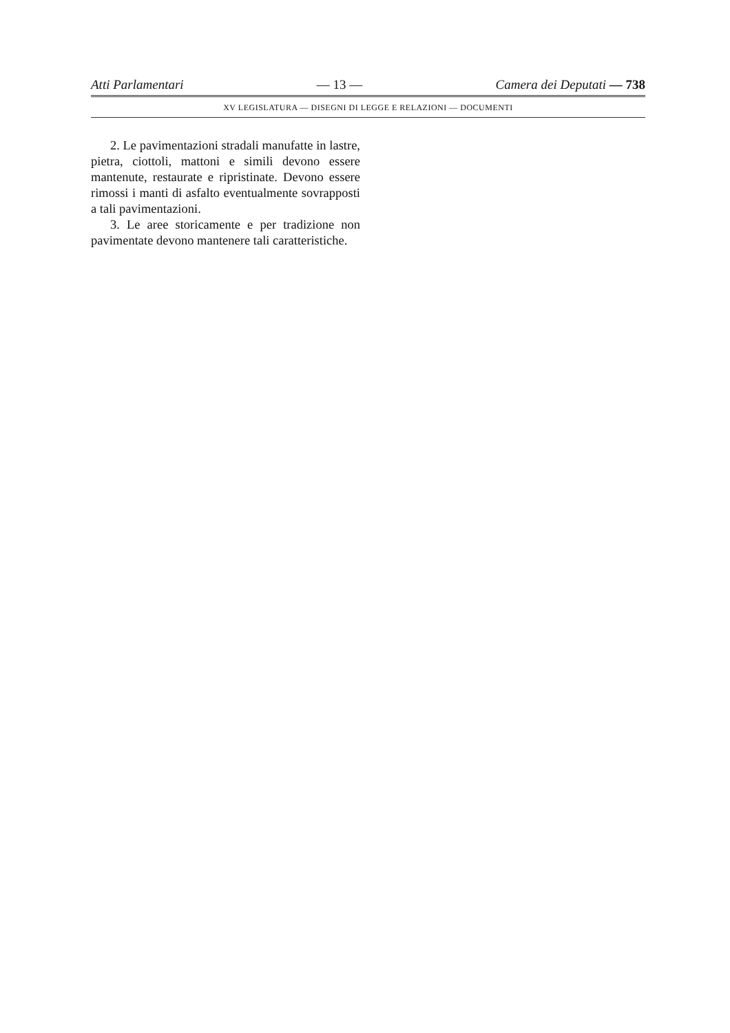Atti Parlamentari — 13 — Camera dei Deputati — 738
XV LEGISLATURA — DISEGNI DI LEGGE E RELAZIONI — DOCUMENTI
2. Le pavimentazioni stradali manufatte in lastre, pietra, ciottoli, mattoni e simili devono essere mantenute, restaurate e ripristinate. Devono essere rimossi i manti di asfalto eventualmente sovrapposti a tali pavimentazioni.
3. Le aree storicamente e per tradizione non pavimentate devono mantenere tali caratteristiche.